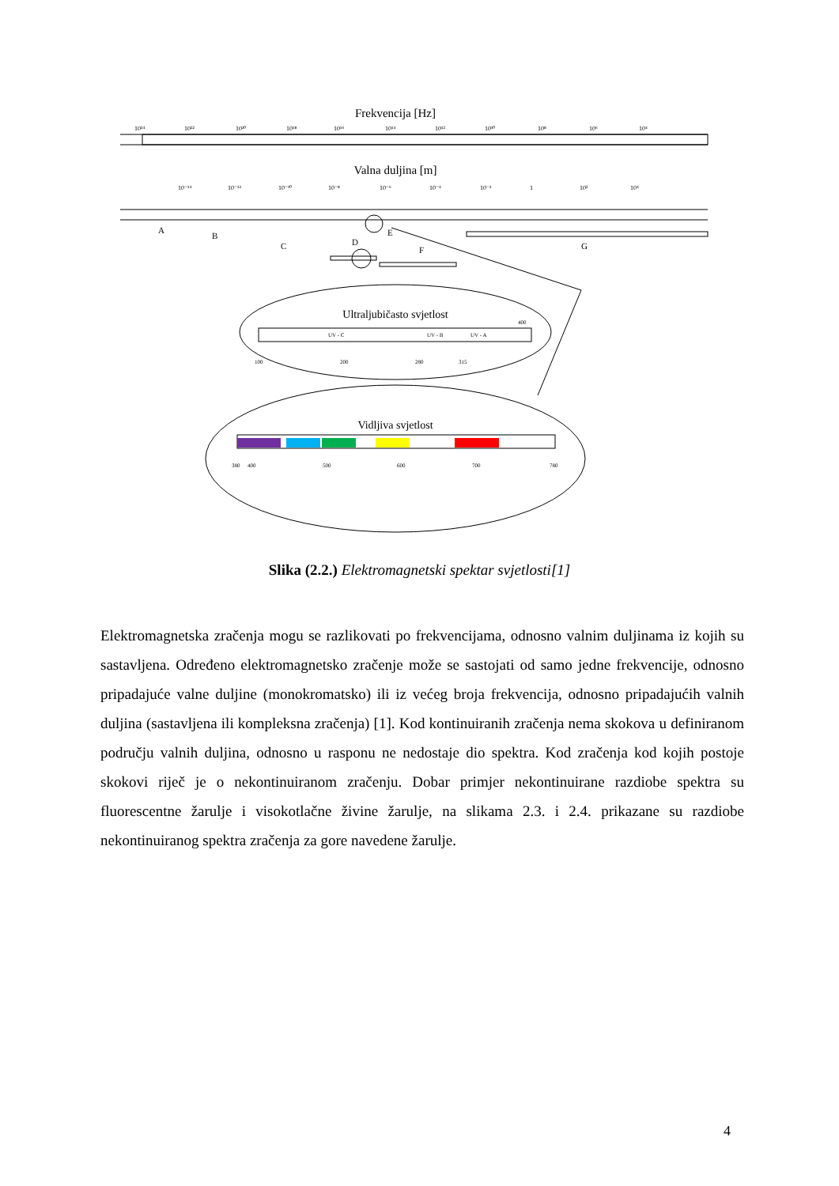Frekvencija [Hz]
10²⁴
10²²
10²⁰
10¹⁸
10¹⁶
10¹⁴
10¹²
10¹⁰
10⁸
10⁶
10⁴
Valna duljina [m]
10⁻¹⁴
10⁻¹²
10⁻¹⁰
10⁻⁸
10⁻⁶
10⁻⁴
10⁻²
1
10²
10⁴
A
B
C
D
E
F
G
Ultraljubičasto svjetlost
UV - C
UV - B
UV - A
400
100
200
280
315
Vidljiva svjetlost
380
400
500
600
700
780
Slika (2.2.) Elektromagnetski spektar svjetlosti[1]
Elektromagnetska zračenja mogu se razlikovati po frekvencijama, odnosno valnim duljinama iz kojih su sastavljena. Određeno elektromagnetsko zračenje može se sastojati od samo jedne frekvencije, odnosno pripadajuće valne duljine (monokromatsko) ili iz većeg broja frekvencija, odnosno pripadajućih valnih duljina (sastavljena ili kompleksna zračenja) [1]. Kod kontinuiranih zračenja nema skokova u definiranom području valnih duljina, odnosno u rasponu ne nedostaje dio spektra. Kod zračenja kod kojih postoje skokovi riječ je o nekontinuiranom zračenju. Dobar primjer nekontinuirane razdiobe spektra su fluorescentne žarulje i visokotlačne živine žarulje, na slikama 2.3. i 2.4. prikazane su razdiobe nekontinuiranog spektra zračenja za gore navedene žarulje.
4